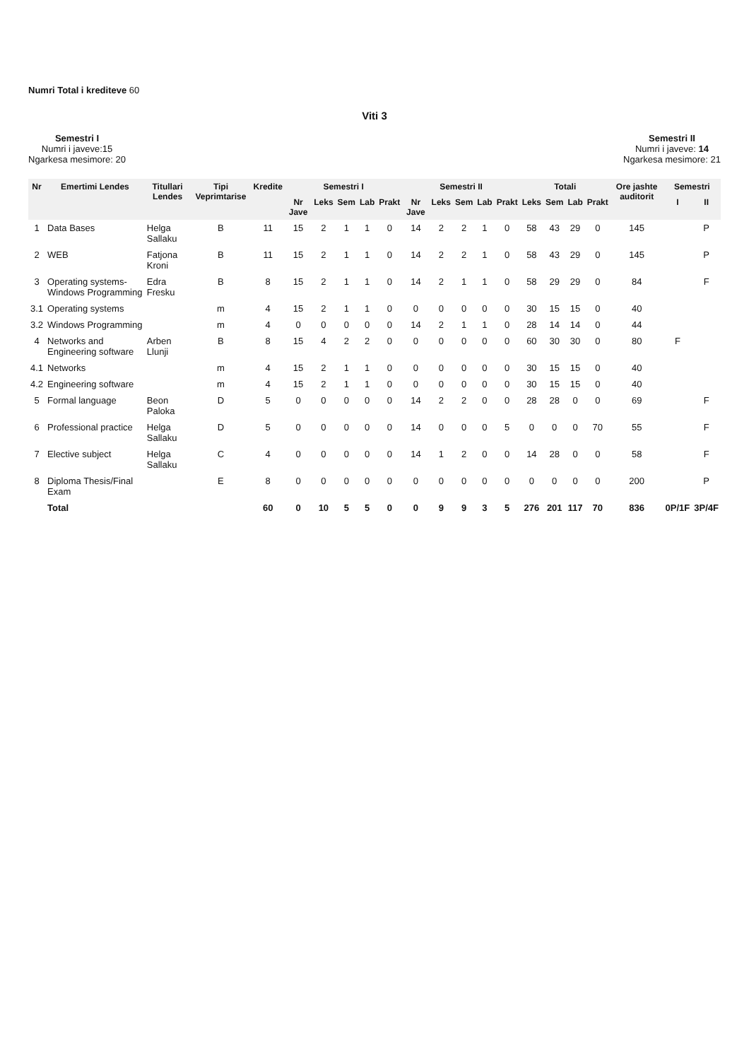Numri Total i krediteve 60
Viti 3
Semestri I
Numri i javeve:15
Ngarkesa mesimore: 20
Semestri II
Numri i javeve: 14
Ngarkesa mesimore: 21
| Nr | Emertimi Lendes | Titullari Lendes | Tipi Veprimtarise | Kredite | Semestri I | | | | | Semestri II | | | | | Totali | | | | Ore jashte auditorit | Semestri | |
| --- | --- | --- | --- | --- | --- | --- | --- | --- | --- | --- | --- | --- | --- | --- | --- | --- | --- | --- | --- | --- | --- |
| | | | | | Nr Jave | Leks | Sem | Lab | Prakt | Nr Jave | Leks | Sem | Lab | Prakt | Leks | Sem | Lab | Prakt | | I | II |
| 1 | Data Bases | Helga Sallaku | B | 11 | 15 | 2 | 1 | 1 | 0 | 14 | 2 | 2 | 1 | 0 | 58 | 43 | 29 | 0 | 145 | | P |
| 2 | WEB | Fatjona Kroni | B | 11 | 15 | 2 | 1 | 1 | 0 | 14 | 2 | 2 | 1 | 0 | 58 | 43 | 29 | 0 | 145 | | P |
| 3 | Operating systems-Windows Programming | Edra Fresku | B | 8 | 15 | 2 | 1 | 1 | 0 | 14 | 2 | 1 | 1 | 0 | 58 | 29 | 29 | 0 | 84 | | F |
| 3.1 | Operating systems | | m | 4 | 15 | 2 | 1 | 1 | 0 | 0 | 0 | 0 | 0 | 0 | 30 | 15 | 15 | 0 | 40 | | |
| 3.2 | Windows Programming | | m | 4 | 0 | 0 | 0 | 0 | 0 | 14 | 2 | 1 | 1 | 0 | 28 | 14 | 14 | 0 | 44 | | |
| 4 | Networks and Engineering software | Arben Llunji | B | 8 | 15 | 4 | 2 | 2 | 0 | 0 | 0 | 0 | 0 | 0 | 60 | 30 | 30 | 0 | 80 | F | |
| 4.1 | Networks | | m | 4 | 15 | 2 | 1 | 1 | 0 | 0 | 0 | 0 | 0 | 0 | 30 | 15 | 15 | 0 | 40 | | |
| 4.2 | Engineering software | | m | 4 | 15 | 2 | 1 | 1 | 0 | 0 | 0 | 0 | 0 | 0 | 30 | 15 | 15 | 0 | 40 | | |
| 5 | Formal language | Beon Paloka | D | 5 | 0 | 0 | 0 | 0 | 0 | 14 | 2 | 2 | 0 | 0 | 28 | 28 | 0 | 0 | 69 | | F |
| 6 | Professional practice | Helga Sallaku | D | 5 | 0 | 0 | 0 | 0 | 0 | 14 | 0 | 0 | 0 | 5 | 0 | 0 | 0 | 70 | 55 | | F |
| 7 | Elective subject | Helga Sallaku | C | 4 | 0 | 0 | 0 | 0 | 0 | 14 | 1 | 2 | 0 | 0 | 14 | 28 | 0 | 0 | 58 | | F |
| 8 | Diploma Thesis/Final Exam | | E | 8 | 0 | 0 | 0 | 0 | 0 | 0 | 0 | 0 | 0 | 0 | 0 | 0 | 0 | 0 | 200 | | P |
| | Total | | | 60 | 0 | 10 | 5 | 5 | 0 | 0 | 9 | 9 | 3 | 5 | 276 | 201 | 117 | 70 | 836 | 0P/1F | 3P/4F |